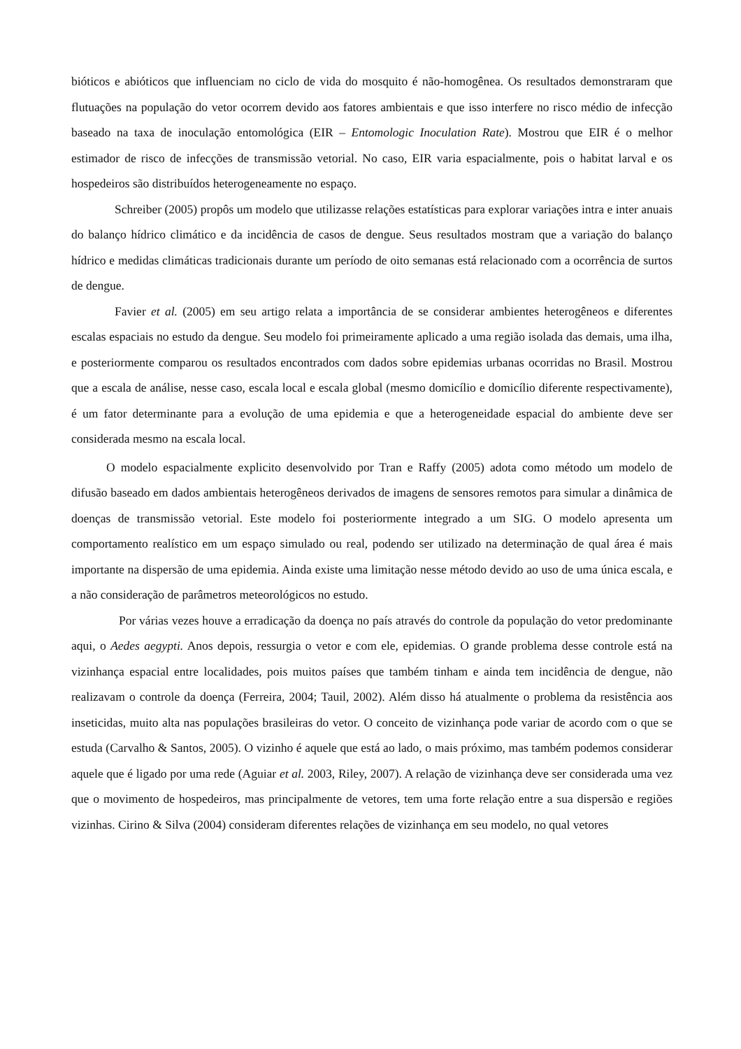bióticos e abióticos que influenciam no ciclo de vida do mosquito é não-homogênea. Os resultados demonstraram que flutuações na população do vetor ocorrem devido aos fatores ambientais e que isso interfere no risco médio de infecção baseado na taxa de inoculação entomológica (EIR – Entomologic Inoculation Rate). Mostrou que EIR é o melhor estimador de risco de infecções de transmissão vetorial. No caso, EIR varia espacialmente, pois o habitat larval e os hospedeiros são distribuídos heterogeneamente no espaço.
Schreiber (2005) propôs um modelo que utilizasse relações estatísticas para explorar variações intra e inter anuais do balanço hídrico climático e da incidência de casos de dengue. Seus resultados mostram que a variação do balanço hídrico e medidas climáticas tradicionais durante um período de oito semanas está relacionado com a ocorrência de surtos de dengue.
Favier et al. (2005) em seu artigo relata a importância de se considerar ambientes heterogêneos e diferentes escalas espaciais no estudo da dengue. Seu modelo foi primeiramente aplicado a uma região isolada das demais, uma ilha, e posteriormente comparou os resultados encontrados com dados sobre epidemias urbanas ocorridas no Brasil. Mostrou que a escala de análise, nesse caso, escala local e escala global (mesmo domicílio e domicílio diferente respectivamente), é um fator determinante para a evolução de uma epidemia e que a heterogeneidade espacial do ambiente deve ser considerada mesmo na escala local.
O modelo espacialmente explicito desenvolvido por Tran e Raffy (2005) adota como método um modelo de difusão baseado em dados ambientais heterogêneos derivados de imagens de sensores remotos para simular a dinâmica de doenças de transmissão vetorial. Este modelo foi posteriormente integrado a um SIG. O modelo apresenta um comportamento realístico em um espaço simulado ou real, podendo ser utilizado na determinação de qual área é mais importante na dispersão de uma epidemia. Ainda existe uma limitação nesse método devido ao uso de uma única escala, e a não consideração de parâmetros meteorológicos no estudo.
Por várias vezes houve a erradicação da doença no país através do controle da população do vetor predominante aqui, o Aedes aegypti. Anos depois, ressurgia o vetor e com ele, epidemias. O grande problema desse controle está na vizinhança espacial entre localidades, pois muitos países que também tinham e ainda tem incidência de dengue, não realizavam o controle da doença (Ferreira, 2004; Tauil, 2002). Além disso há atualmente o problema da resistência aos inseticidas, muito alta nas populações brasileiras do vetor. O conceito de vizinhança pode variar de acordo com o que se estuda (Carvalho & Santos, 2005). O vizinho é aquele que está ao lado, o mais próximo, mas também podemos considerar aquele que é ligado por uma rede (Aguiar et al. 2003, Riley, 2007). A relação de vizinhança deve ser considerada uma vez que o movimento de hospedeiros, mas principalmente de vetores, tem uma forte relação entre a sua dispersão e regiões vizinhas. Cirino & Silva (2004) consideram diferentes relações de vizinhança em seu modelo, no qual vetores